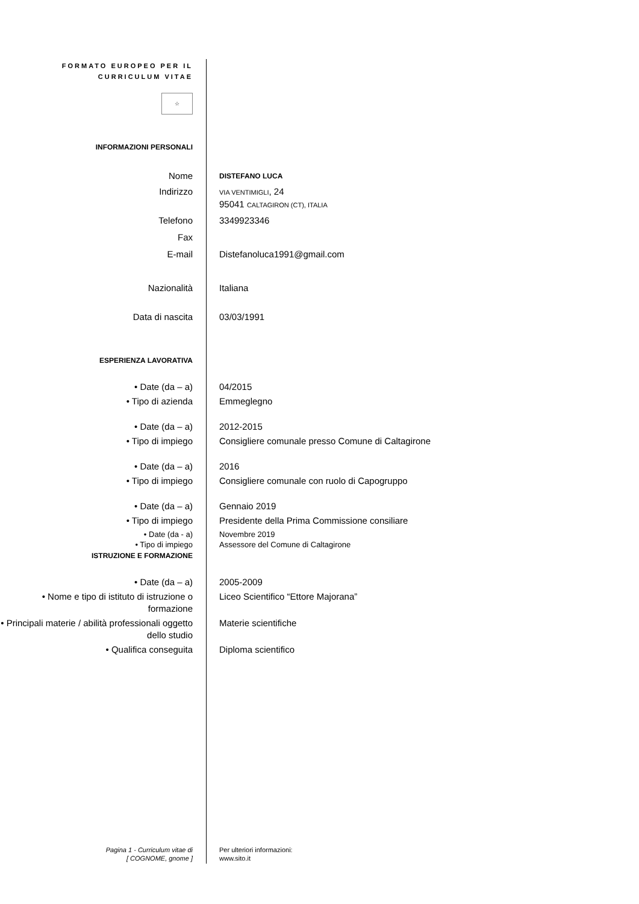FORMATO EUROPEO PER IL CURRICULUM VITAE
☆
INFORMAZIONI PERSONALI
Nome
DISTEFANO LUCA
Indirizzo
VIA VENTIMIGLI, 24
95041 CALTAGIRON (CT), ITALIA
Telefono 3349923346
Fax
E-mail Distefanoluca1991@gmail.com
Nazionalità Italiana
Data di nascita 03/03/1991
ESPERIENZA LAVORATIVA
• Date (da – a) 04/2015
• Tipo di azienda Emmeglegno
• Date (da – a) 2012-2015
• Tipo di impiego Consigliere comunale presso Comune di Caltagirone
• Date (da – a) 2016
• Tipo di impiego Consigliere comunale con ruolo di Capogruppo
• Date (da – a) Gennaio 2019
• Tipo di impiego Presidente della Prima Commissione consiliare
• Date (da - a) Novembre 2019
• Tipo di impiego Assessore del Comune di Caltagirone
ISTRUZIONE E FORMAZIONE
• Date (da – a) 2005-2009
• Nome e tipo di istituto di istruzione o formazione
Liceo Scientifico “Ettore Majorana”
• Principali materie / abilità professionali oggetto dello studio
Materie scientifiche
• Qualifica conseguita Diploma scientifico
Pagina 1 - Curriculum vitae di
[ COGNOME, gnome ]
Per ulteriori informazioni:
www.sito.it